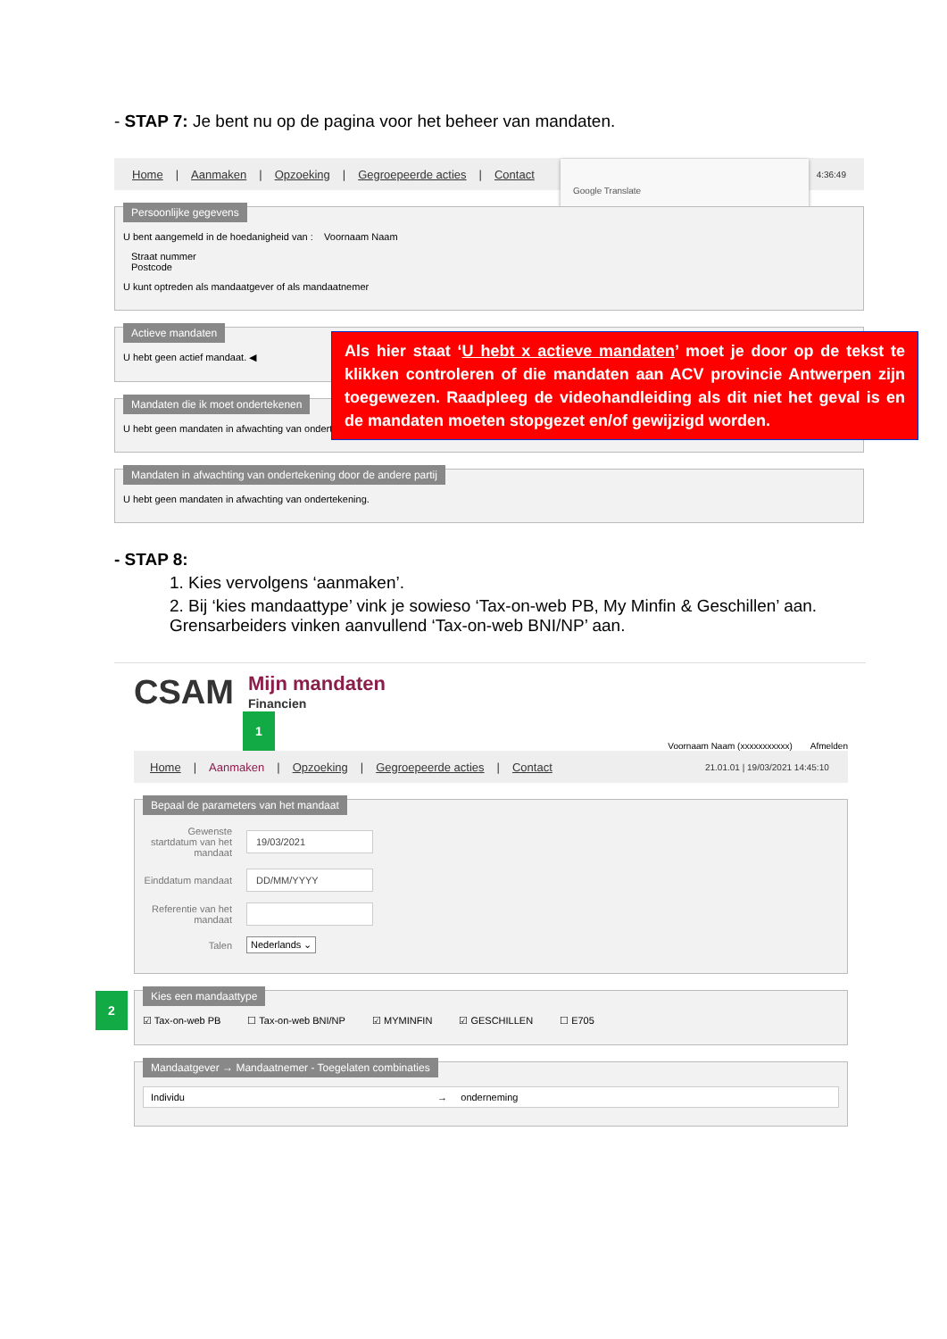- STAP 7: Je bent nu op de pagina voor het beheer van mandaten.
Home | Aanmaken | Opzoeking | Gegroepeerde acties | Contact 4:36:49
Google Translate
Persoonlijke gegevens
U bent aangemeld in de hoedanigheid van : Voornaam Naam
Straat nummer
Postcode
U kunt optreden als mandaatgever of als mandaatnemer
Actieve mandaten
U hebt geen actief mandaat. ◀
Mandaten die ik moet ondertekenen
U hebt geen mandaten in afwachting van ondertekening.
Mandaten in afwachting van ondertekening door de andere partij
U hebt geen mandaten in afwachting van ondertekening.
Als hier staat ‘U hebt x actieve mandaten’ moet je door op de tekst te klikken controleren of die mandaten aan ACV provincie Antwerpen zijn toegewezen. Raadpleeg de videohandleiding als dit niet het geval is en de mandaten moeten stopgezet en/of gewijzigd worden.
- STAP 8:
1. Kies vervolgens ‘aanmaken’.
2. Bij ‘kies mandaattype’ vink je sowieso ‘Tax-on-web PB, My Minfin & Geschillen’ aan. Grensarbeiders vinken aanvullend ‘Tax-on-web BNI/NP’ aan.
CSAM
Mijn mandaten
Financien
1 Voornaam Naam (xxxxxxxxxxx) Afmelden
Home | Aanmaken | Opzoeking | Gegroepeerde acties | Contact 21.01.01 | 19/03/2021 14:45:10
Bepaal de parameters van het mandaat
Gewenste startdatum van het mandaat
19/03/2021
Einddatum mandaat
DD/MM/YYYY
Referentie van het mandaat
Talen Nederlands ⌄
Kies een mandaattype
☑ Tax-on-web PB ☐ Tax-on-web BNI/NP ☑ MYMINFIN ☑ GESCHILLEN ☐ E705
2
Mandaatgever → Mandaatnemer - Toegelaten combinaties
Individu → onderneming